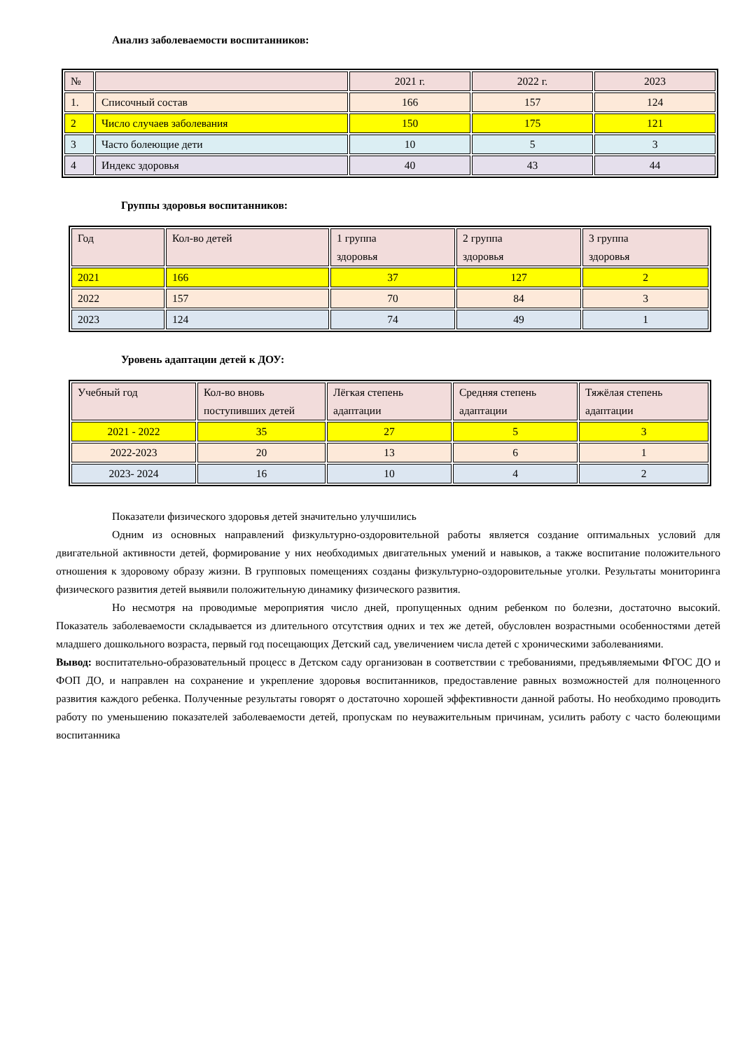Анализ заболеваемости воспитанников:
| № | | 2021 г. | 2022 г. | 2023 |
| 1. | Списочный состав | 166 | 157 | 124 |
| 2 | Число случаев заболевания | 150 | 175 | 121 |
| 3 | Часто болеющие дети | 10 | 5 | 3 |
| 4 | Индекс здоровья | 40 | 43 | 44 |
Группы здоровья воспитанников:
| Год | Кол-во детей | 1 группа здоровья | 2 группа здоровья | 3 группа здоровья |
| 2021 | 166 | 37 | 127 | 2 |
| 2022 | 157 | 70 | 84 | 3 |
| 2023 | 124 | 74 | 49 | 1 |
Уровень адаптации детей к ДОУ:
| Учебный год | Кол-во вновь поступивших детей | Лёгкая степень адаптации | Средняя степень адаптации | Тяжёлая степень адаптации |
| 2021 - 2022 | 35 | 27 | 5 | 3 |
| 2022-2023 | 20 | 13 | 6 | 1 |
| 2023- 2024 | 16 | 10 | 4 | 2 |
Показатели физического здоровья детей значительно улучшились
Одним из основных направлений физкультурно-оздоровительной работы является создание оптимальных условий для двигательной активности детей, формирование у них необходимых двигательных умений и навыков, а также воспитание положительного отношения к здоровому образу жизни. В групповых помещениях созданы физкультурно-оздоровительные уголки. Результаты мониторинга физического развития детей выявили положительную динамику физического развития.
Но несмотря на проводимые мероприятия число дней, пропущенных одним ребенком по болезни, достаточно высокий. Показатель заболеваемости складывается из длительного отсутствия одних и тех же детей, обусловлен возрастными особенностями детей младшего дошкольного возраста, первый год посещающих Детский сад, увеличением числа детей с хроническими заболеваниями.
Вывод: воспитательно-образовательный процесс в Детском саду организован в соответствии с требованиями, предъявляемыми ФГОС ДО и ФОП ДО, и направлен на сохранение и укрепление здоровья воспитанников, предоставление равных возможностей для полноценного развития каждого ребенка. Полученные результаты говорят о достаточно хорошей эффективности данной работы. Но необходимо проводить работу по уменьшению показателей заболеваемости детей, пропускам по неуважительным причинам, усилить работу с часто болеющими воспитанника